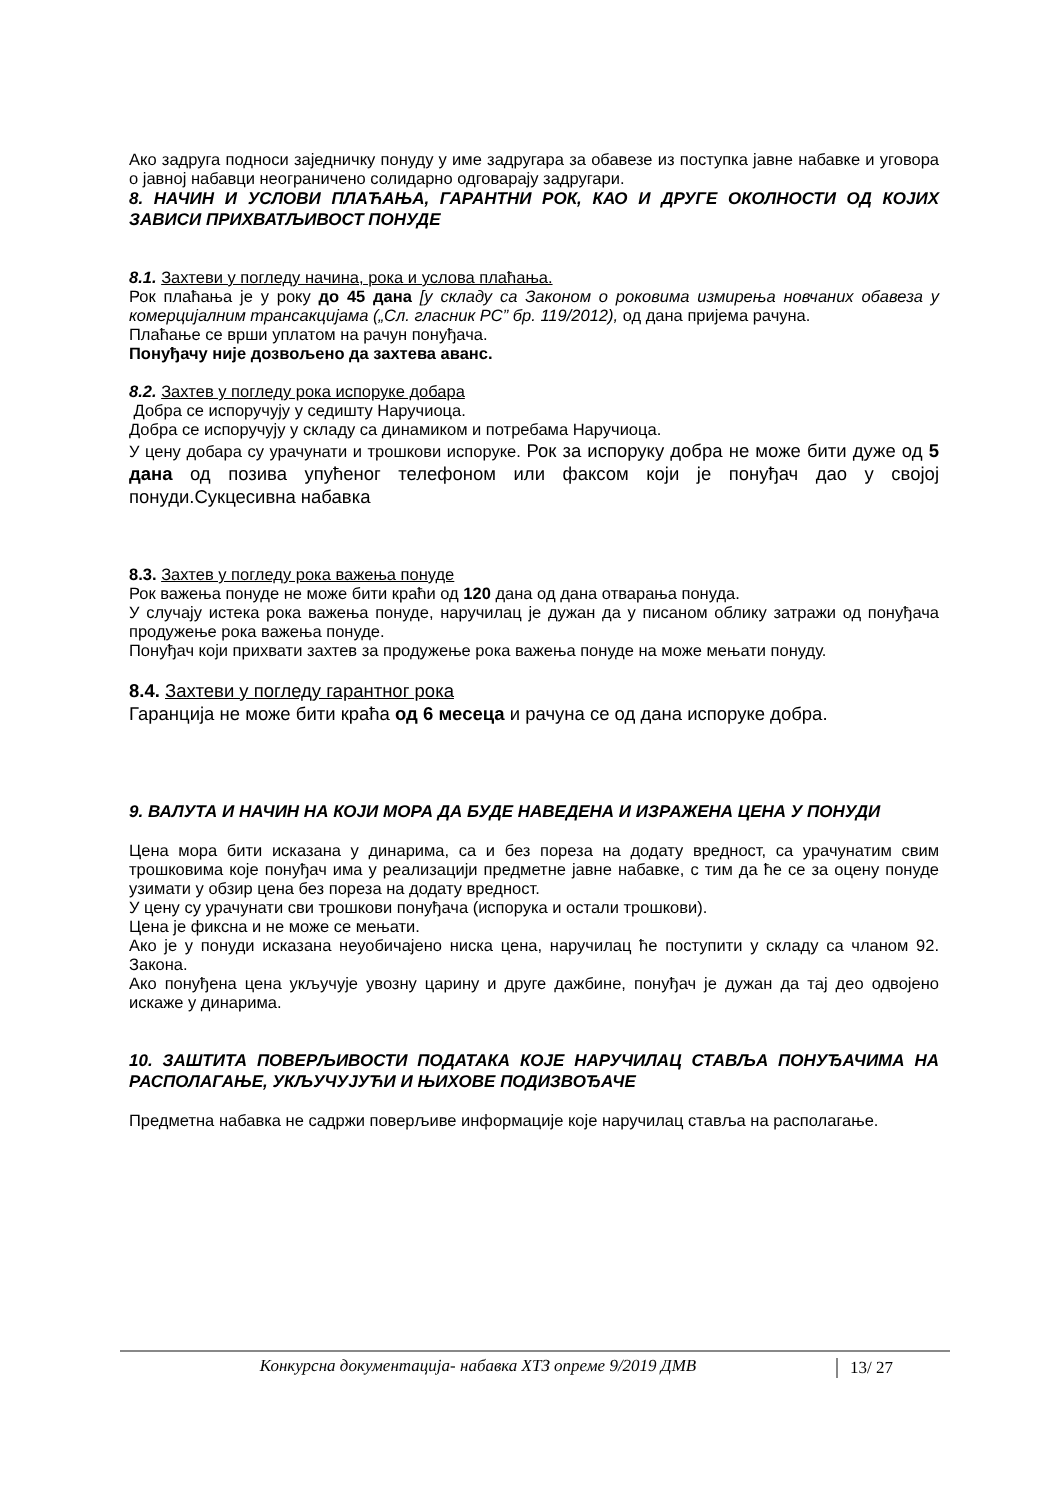Ако задруга подноси заједничку понуду у име задругара за обавезе из поступка јавне набавке и уговора о јавној набавци неограничено солидарно одговарају задругари.
8. НАЧИН И УСЛОВИ ПЛАЋАЊА, ГАРАНТНИ РОК, КАО И ДРУГЕ ОКОЛНОСТИ ОД КОЈИХ ЗАВИСИ ПРИХВАТЉИВОСТ ПОНУДЕ
8.1. Захтеви у погледу начина, рока и услова плаћања.
Рок плаћања је у року до 45 дана [у складу са Законом о роковима измирења новчаних обавеза у комерцијалним трансакцијама („Сл. гласник РС” бр. 119/2012), од дана пријема рачуна.
Плаћање се врши уплатом на рачун понуђача.
Понуђачу није дозвољено да захтева аванс.
8.2. Захтев у погледу рока испоруке добара
Добра се испоручују у седишту Наручиоца.
Добра се испоручују у складу са динамиком и потребама Наручиоца.
У цену добара су урачунати и трошкови испоруке. Рок за испоруку добра не може бити дуже од 5 дана од позива упућеног телефоном или факсом који је понуђач дао у својој понуди.Сукцесивна набавка
8.3. Захтев у погледу рока важења понуде
Рок важења понуде не може бити краћи од 120 дана од дана отварања понуда.
У случају истека рока важења понуде, наручилац је дужан да у писаном облику затражи од понуђача продужење рока важења понуде.
Понуђач који прихвати захтев за продужење рока важења понуде на може мењати понуду.
8.4. Захтеви у погледу гарантног рока
Гаранција не може бити краћа од 6 месеца и рачуна се од дана испоруке добра.
9. ВАЛУТА И НАЧИН НА КОЈИ МОРА ДА БУДЕ НАВЕДЕНА И ИЗРАЖЕНА ЦЕНА У ПОНУДИ
Цена мора бити исказана у динарима, са и без пореза на додату вредност, са урачунатим свим трошковима које понуђач има у реализацији предметне јавне набавке, с тим да ће се за оцену понуде узимати у обзир цена без пореза на додату вредност.
У цену су урачунати сви трошкови понуђача (испорука и остали трошкови).
Цена је фиксна и не може се мењати.
Ако је у понуди исказана неуобичајено ниска цена, наручилац ће поступити у складу са чланом 92. Закона.
Ако понуђена цена укључује увозну царину и друге дажбине, понуђач је дужан да тај део одвојено искаже у динарима.
10. ЗАШТИТА ПОВЕРЉИВОСТИ ПОДАТАКА КОЈЕ НАРУЧИЛАЦ СТАВЉА ПОНУЂАЧИМА НА РАСПОЛАГАЊЕ, УКЉУЧУЈУЋИ И ЊИХОВЕ ПОДИЗВОЂАЧЕ
Предметна набавка не садржи поверљиве информације које наручилац ставља на располагање.
Конкурсна документација- набавка ХТЗ опреме 9/2019 ДМВ
13/ 27